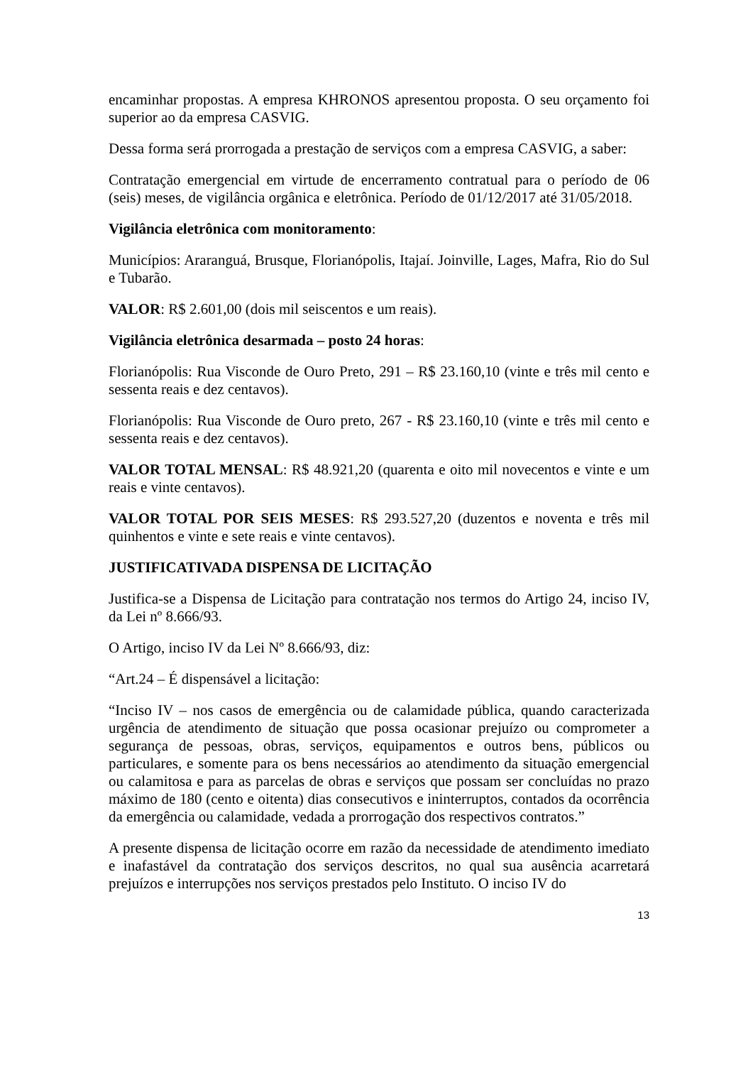encaminhar propostas. A empresa KHRONOS apresentou proposta. O seu orçamento foi superior ao da empresa CASVIG.
Dessa forma será prorrogada a prestação de serviços com a empresa CASVIG, a saber:
Contratação emergencial em virtude de encerramento contratual para o período de 06 (seis) meses, de vigilância orgânica e eletrônica. Período de 01/12/2017 até 31/05/2018.
Vigilância eletrônica com monitoramento:
Municípios: Araranguá, Brusque, Florianópolis, Itajaí. Joinville, Lages, Mafra, Rio do Sul e Tubarão.
VALOR: R$ 2.601,00 (dois mil seiscentos e um reais).
Vigilância eletrônica desarmada – posto 24 horas:
Florianópolis: Rua Visconde de Ouro Preto, 291 – R$ 23.160,10 (vinte e três mil cento e sessenta reais e dez centavos).
Florianópolis: Rua Visconde de Ouro preto, 267 - R$ 23.160,10 (vinte e três mil cento e sessenta reais e dez centavos).
VALOR TOTAL MENSAL: R$ 48.921,20 (quarenta e oito mil novecentos e vinte e um reais e vinte centavos).
VALOR TOTAL POR SEIS MESES: R$ 293.527,20 (duzentos e noventa e três mil quinhentos e vinte e sete reais e vinte centavos).
JUSTIFICATIVADA DISPENSA DE LICITAÇÃO
Justifica-se a Dispensa de Licitação para contratação nos termos do Artigo 24, inciso IV, da Lei nº 8.666/93.
O Artigo, inciso IV da Lei Nº 8.666/93, diz:
“Art.24 – É dispensável a licitação:
“Inciso IV – nos casos de emergência ou de calamidade pública, quando caracterizada urgência de atendimento de situação que possa ocasionar prejuízo ou comprometer a segurança de pessoas, obras, serviços, equipamentos e outros bens, públicos ou particulares, e somente para os bens necessários ao atendimento da situação emergencial ou calamitosa e para as parcelas de obras e serviços que possam ser concluídas no prazo máximo de 180 (cento e oitenta) dias consecutivos e ininterruptos, contados da ocorrência da emergência ou calamidade, vedada a prorrogação dos respectivos contratos.”
A presente dispensa de licitação ocorre em razão da necessidade de atendimento imediato e inafastável da contratação dos serviços descritos, no qual sua ausência acarretará prejuízos e interrupções nos serviços prestados pelo Instituto. O inciso IV do
13